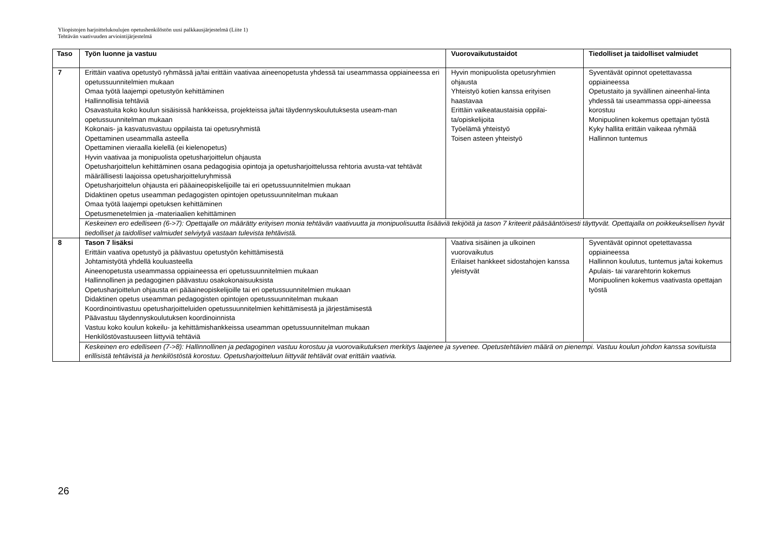Yliopistojen harjoittelukoulujen opetushenkilöstön uusi palkkausjärjestelmä (Liite 1)
Tehtävän vaativuuden arviointijärjestelmä
| Taso | Työn luonne ja vastuu | Vuorovaikutustaidot | Tiedolliset ja taidolliset valmiudet |
| --- | --- | --- | --- |
| 7 | Erittäin vaativa opetustyö ryhmässä ja/tai erittäin vaativaa aineenopetusta yhdessä tai useammassa oppiaineessa eri opetussuunnitelmien mukaan Omaa työtä laajempi opetustyön kehittäminen Hallinnollisia tehtäviä Osavastuita koko koulun sisäisissä hankkeissa, projekteissa ja/tai täydennyskoulutuksesta useam-man opetussuunnitelman mukaan Kokonais- ja kasvatusvastuu oppilaista tai opetusryhmistä Opettaminen useammalla asteella Opettaminen vieraalla kielellä (ei kielenopetus) Hyvin vaativaa ja monipuolista opetusharjoittelun ohjausta Opetusharjoittelun kehittäminen osana pedagogisia opintoja ja opetusharjoittelussa rehtoria avusta-vat tehtävät määrällisesti laajoissa opetusharjoitteluryhmissä Opetusharjoittelun ohjausta eri pääaineopiskelijoille tai eri opetussuunnitelmien mukaan Didaktinen opetus useamman pedagogisten opintojen opetussuunnitelman mukaan Omaa työtä laajempi opetuksen kehittäminen Opetusmenetelmien ja -materiaalien kehittäminen | Hyvin monipuolista opetusryhmien ohjausta Yhteistyö kotien kanssa erityisen haastavaa Erittäin vaikeataustaisia oppilai-ta/opiskelijoita Työelämä yhteistyö Toisen asteen yhteistyö | Syventävät opinnot opetettavassa oppiaineessa Opetustaito ja syvällinen aineenhal-linta yhdessä tai useammassa oppi-aineessa korostuu Monipuolinen kokemus opettajan työstä Kyky hallita erittäin vaikeaa ryhmää Hallinnon tuntemus |
| | Keskeinen ero edelliseen (6->7): Opettajalle on määrätty erityisen monia tehtävän vaativuutta ja monipuolisuutta lisääviä tekijöitä ja tason 7 kriteerit pääsääntöisesti täyttyvät. Opettajalla on poikkeuksellisen hyvät tiedolliset ja taidolliset valmiudet selviytyä vastaan tulevista tehtävistä. | | |
| 8 | Tason 7 lisäksi Erittäin vaativa opetustyö ja päävastuu opetustyön kehittämisestä Johtamistyötä yhdellä kouluasteella Aineenopetusta useammassa oppiaineessa eri opetussuunnitelmien mukaan Hallinnollinen ja pedagoginen päävastuu osakokonaisuuksista Opetusharjoittelun ohjausta eri pääaineopiskelijoille tai eri opetussuunnitelmien mukaan Didaktinen opetus useamman pedagogisten opintojen opetussuunnitelman mukaan Koordinointivastuu opetusharjoitteluiden opetussuunnitelmien kehittämisestä ja järjestämisestä Päävastuu täydennyskoulutuksen koordinoinnista Vastuu koko koulun kokeilu- ja kehittämishankkeissa useamman opetussuunnitelman mukaan Henkilöstövastuuseen liittyviä tehtäviä | Vaativa sisäinen ja ulkoinen vuorovaikutus Erilaiset hankkeet sidostahojen kanssa yleistyvät | Syventävät opinnot opetettavassa oppiaineessa Hallinnon koulutus, tuntemus ja/tai kokemus Apulais- tai vararehtorin kokemus Monipuolinen kokemus vaativasta opettajan työstä |
| | Keskeinen ero edelliseen (7->8): Hallinnollinen ja pedagoginen vastuu korostuu ja vuorovaikutuksen merkitys laajenee ja syvenee. Opetustehtävien määrä on pienempi. Vastuu koulun johdon kanssa sovituista erillisistä tehtävistä ja henkilöstöstä korostuu. Opetusharjoitteluun liittyvät tehtävät ovat erittäin vaativia. | | |
26